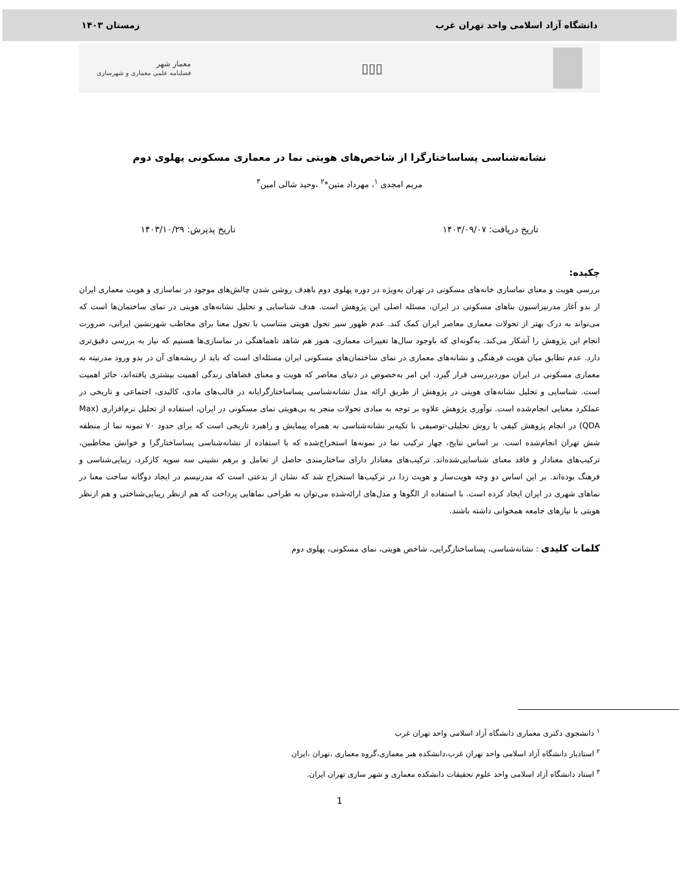دانشگاه آزاد اسلامی واحد تهران غرب زمستان ۱۴۰۳
▯▯▯
معمار شهر
فصلنامه علمی معماری و شهرسازی
نشانه‌شناسی پساساختارگرا از شاخص‌های هویتی نما در معماری مسکونی پهلوی دوم
مریم امجدی <sup>۱</sup>، مهرداد متین*<sup>۲</sup> ،وحید شالی امین<sup>۳</sup>
تاریخ دریافت: ۱۴۰۳/۰۹/۰۷ تاریخ پذیرش: ۱۴۰۳/۱۰/۲۹
چکیده:
بررسی هویت و معنای نماسازی خانه‌های مسکونی در تهران به‌ویژه در دوره پهلوی دوم باهدف روشن شدن چالش‌های موجود در نماسازی و هویت معماری ایران از بدو آغاز مدرنیزاسیون بناهای مسکونی در ایران، مسئله اصلی این پژوهش است. هدف شناسایی و تحلیل نشانه‌های هویتی در نمای ساختمان‌ها است که می‌تواند به درک بهتر از تحولات معماری معاصر ایران کمک کند. عدم ظهور سیر تحول هویتی متناسب با تحول معنا برای مخاطب شهرنشین ایرانی، ضرورت انجام این پژوهش را آشکار می‌کند. به‌گونه‌ای که باوجود سال‌ها تغییرات معماری، هنوز هم شاهد ناهماهنگی در نماسازی‌ها هستیم که نیاز به بررسی دقیق‌تری دارد. عدم تطابق میان هویت فرهنگی و نشانه‌های معماری در نمای ساختمان‌های مسکونی ایران مسئله‌ای است که باید از ریشه‌های آن در بدو ورود مدرنیته به معماری مسکونی در ایران موردبررسی قرار گیرد. این امر به‌خصوص در دنیای معاصر که هویت و معنای فضاهای زندگی اهمیت بیشتری یافته‌اند، حائز اهمیت است. شناسایی و تحلیل نشانه‌های هویتی در پژوهش از طریق ارائه مدل نشانه‌شناسی پساساختارگرایانه در قالب‌های مادی، کالبدی، اجتماعی و تاریخی در عملکرد معنایی انجام‌شده است. نوآوری پژوهش علاوه بر توجه به مبادی تحولات منجر به بی‌هویتی نمای مسکونی در ایران، استفاده از تحلیل نرم‌افزاری (Max QDA) در انجام پژوهش کیفی با روش تحلیلی-توصیفی با تکیه‌بر نشانه‌شناسی به همراه پیمایش و راهبرد تاریخی است که برای حدود ۷۰ نمونه نما از منطقه شش تهران انجام‌شده است. بر اساس نتایج، چهار ترکیب نما در نمونه‌ها استخراج‌شده که با استفاده از نشانه‌شناسی پساساختارگرا و خوانش مخاطبین، ترکیب‌های معنادار و فاقد معنای شناسایی‌شده‌اند. ترکیب‌های معنادار دارای ساختارمندی حاصل از تعامل و برهم نشینی سه سویه کارکرد، زیبایی‌شناسی و فرهنگ بوده‌اند. بر این اساس دو وجه هویت‌ساز و هویت زدا در ترکیب‌ها استخراج شد که نشان از بدعتی است که مدرنیسم در ایجاد دوگانه ساخت معنا در نماهای شهری در ایران ایجاد کرده است. با استفاده از الگوها و مدل‌های ارائه‌شده می‌توان به طراحی نماهایی پرداخت که هم ازنظر زیبایی‌شناختی و هم ازنظر هویتی با نیازهای جامعه همخوانی داشته باشند.
کلمات کلیدی : نشانه‌شناسی، پساساختارگرایی، شاخص هویتی، نمای مسکونی، پهلوی دوم
<sup>۱</sup> دانشجوی دکتری معماری دانشگاه آزاد اسلامی واحد تهران غرب
<sup>۲</sup> استادیار دانشگاه آزاد اسلامی واحد تهران غرب،دانشکده هنر معماری،گروه معماری ،تهران ،ایران
<sup>۳</sup> استاد دانشگاه آزاد اسلامی واحد علوم تحقیقات دانشکده معماری و شهر سازی تهران ایران.
1